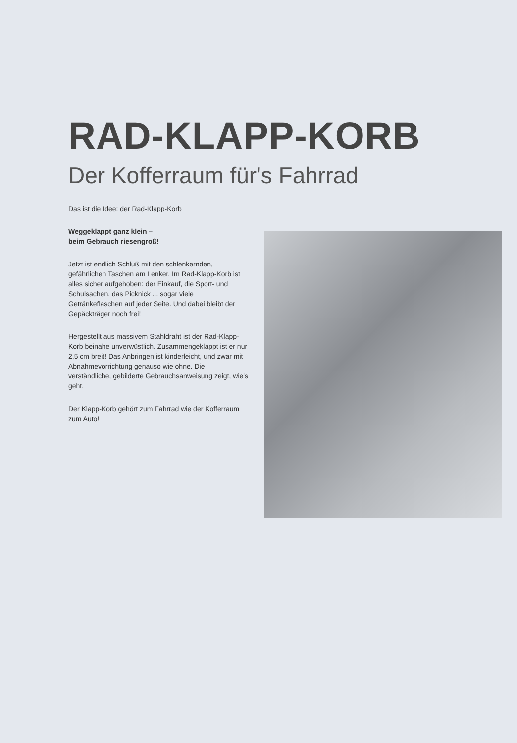RAD-KLAPP-KORB
Der Kofferraum für's Fahrrad
Das ist die Idee: der Rad-Klapp-Korb
Weggeklappt ganz klein –
beim Gebrauch riesengroß!
Jetzt ist endlich Schluß mit den schlenkernden, gefährlichen Taschen am Lenker. Im Rad-Klapp-Korb ist alles sicher aufgehoben: der Einkauf, die Sport- und Schulsachen, das Picknick ... sogar viele Getränkeflaschen auf jeder Seite. Und dabei bleibt der Gepäckträger noch frei!
Hergestellt aus massivem Stahldraht ist der Rad-Klapp-Korb beinahe unverwüstlich. Zusammengeklappt ist er nur 2,5 cm breit! Das Anbringen ist kinderleicht, und zwar mit Abnahmevorrichtung genauso wie ohne. Die verständliche, gebilderte Gebrauchsanweisung zeigt, wie's geht.
Der Klapp-Korb gehört zum Fahrrad wie der Kofferraum zum Auto!